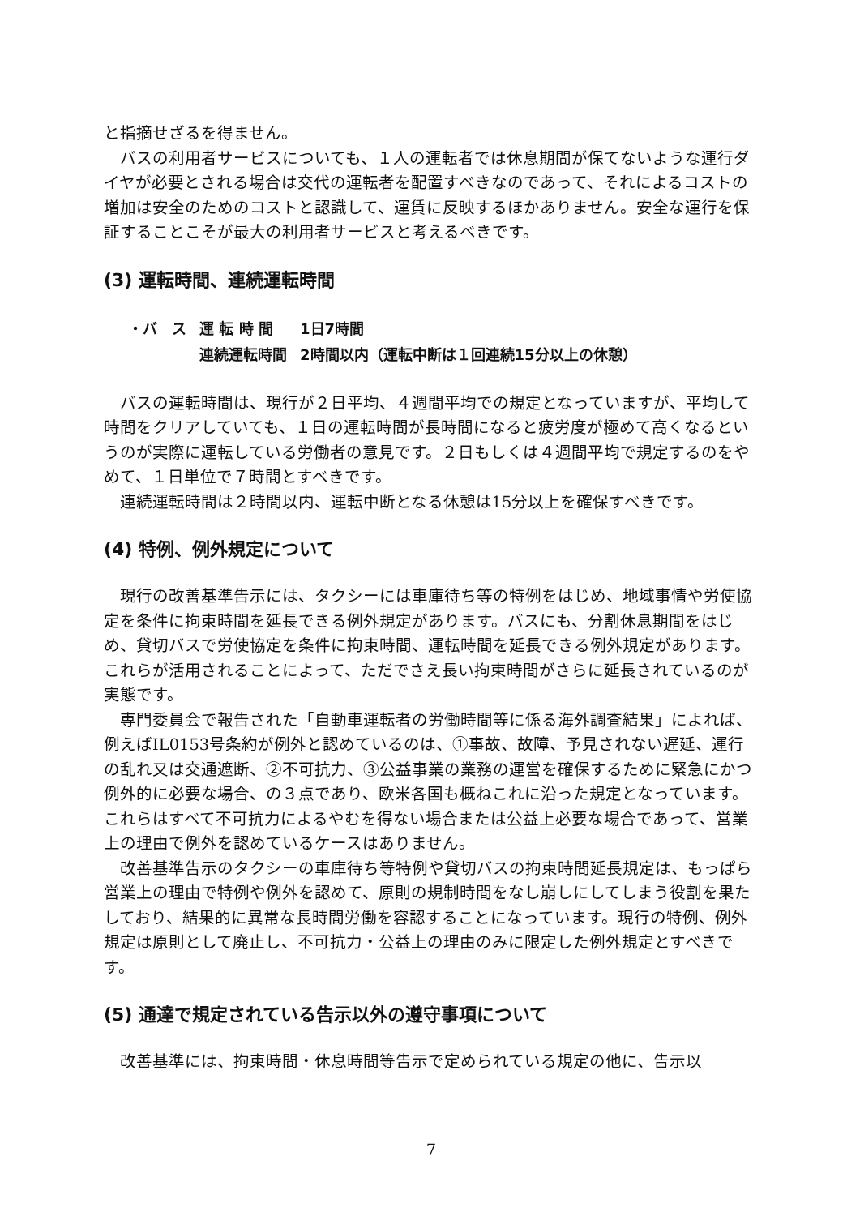と指摘せざるを得ません。
バスの利用者サービスについても、１人の運転者では休息期間が保てないような運行ダイヤが必要とされる場合は交代の運転者を配置すべきなのであって、それによるコストの増加は安全のためのコストと認識して、運賃に反映するほかありません。安全な運行を保証することこそが最大の利用者サービスと考えるべきです。
(3) 運転時間、連続運転時間
| ・バ ス | 運 転 時 間 | 1日7時間 |
| | 連続運転時間 | 2時間以内（運転中断は１回連続15分以上の休憩） |
バスの運転時間は、現行が２日平均、４週間平均での規定となっていますが、平均して時間をクリアしていても、１日の運転時間が長時間になると疲労度が極めて高くなるというのが実際に運転している労働者の意見です。２日もしくは４週間平均で規定するのをやめて、１日単位で７時間とすべきです。
連続運転時間は２時間以内、運転中断となる休憩は15分以上を確保すべきです。
(4) 特例、例外規定について
現行の改善基準告示には、タクシーには車庫待ち等の特例をはじめ、地域事情や労使協定を条件に拘束時間を延長できる例外規定があります。バスにも、分割休息期間をはじめ、貸切バスで労使協定を条件に拘束時間、運転時間を延長できる例外規定があります。これらが活用されることによって、ただでさえ長い拘束時間がさらに延長されているのが実態です。
専門委員会で報告された「自動車運転者の労働時間等に係る海外調査結果」によれば、例えばIL0153号条約が例外と認めているのは、①事故、故障、予見されない遅延、運行の乱れ又は交通遮断、②不可抗力、③公益事業の業務の運営を確保するために緊急にかつ例外的に必要な場合、の３点であり、欧米各国も概ねこれに沿った規定となっています。これらはすべて不可抗力によるやむを得ない場合または公益上必要な場合であって、営業上の理由で例外を認めているケースはありません。
改善基準告示のタクシーの車庫待ち等特例や貸切バスの拘束時間延長規定は、もっぱら営業上の理由で特例や例外を認めて、原則の規制時間をなし崩しにしてしまう役割を果たしており、結果的に異常な長時間労働を容認することになっています。現行の特例、例外規定は原則として廃止し、不可抗力・公益上の理由のみに限定した例外規定とすべきです。
(5) 通達で規定されている告示以外の遵守事項について
改善基準には、拘束時間・休息時間等告示で定められている規定の他に、告示以
7